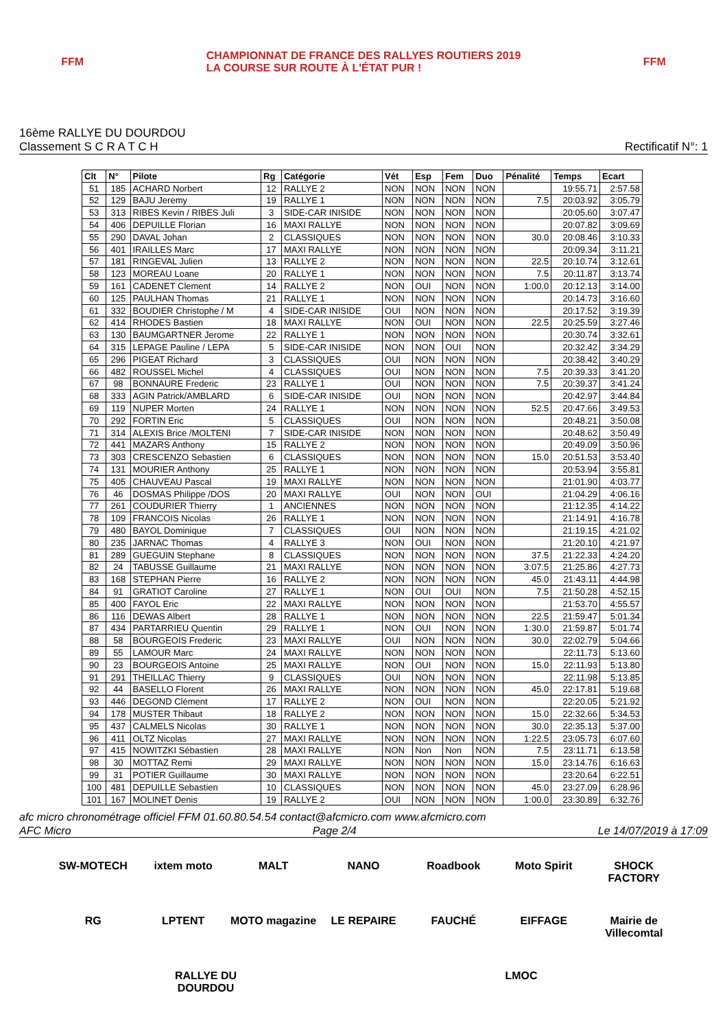FFM
CHAMPIONNAT DE FRANCE DES RALLYES ROUTIERS 2019
LA COURSE SUR ROUTE À L'ÉTAT PUR !
FFM
16ème RALLYE DU DOURDOU
Classement S C R A T C H
Rectificatif N°: 1
| Clt | N° | Pilote | Rg | Catégorie | Vét | Esp | Fem | Duo | Pénalité | Temps | Ecart |
| --- | --- | --- | --- | --- | --- | --- | --- | --- | --- | --- | --- |
| 51 | 185 | ACHARD Norbert | 12 | RALLYE 2 | NON | NON | NON | NON | | 19:55.71 | 2:57.58 |
| 52 | 129 | BAJU Jeremy | 19 | RALLYE 1 | NON | NON | NON | NON | 7.5 | 20:03.92 | 3:05.79 |
| 53 | 313 | RIBES Kevin / RIBES Juli | 3 | SIDE-CAR INISIDE | NON | NON | NON | NON | | 20:05.60 | 3:07.47 |
| 54 | 406 | DEPUILLE Florian | 16 | MAXI RALLYE | NON | NON | NON | NON | | 20:07.82 | 3:09.69 |
| 55 | 290 | DAVAL Johan | 2 | CLASSIQUES | NON | NON | NON | NON | 30.0 | 20:08.46 | 3:10.33 |
| 56 | 401 | IRAILLES Marc | 17 | MAXI RALLYE | NON | NON | NON | NON | | 20:09.34 | 3:11.21 |
| 57 | 181 | RINGEVAL Julien | 13 | RALLYE 2 | NON | NON | NON | NON | 22.5 | 20:10.74 | 3:12.61 |
| 58 | 123 | MOREAU Loane | 20 | RALLYE 1 | NON | NON | NON | NON | 7.5 | 20:11.87 | 3:13.74 |
| 59 | 161 | CADENET Clement | 14 | RALLYE 2 | NON | OUI | NON | NON | 1:00.0 | 20:12.13 | 3:14.00 |
| 60 | 125 | PAULHAN Thomas | 21 | RALLYE 1 | NON | NON | NON | NON | | 20:14.73 | 3:16.60 |
| 61 | 332 | BOUDIER Christophe / M | 4 | SIDE-CAR INISIDE | OUI | NON | NON | NON | | 20:17.52 | 3:19.39 |
| 62 | 414 | RHODES Bastien | 18 | MAXI RALLYE | NON | OUI | NON | NON | 22.5 | 20:25.59 | 3:27.46 |
| 63 | 130 | BAUMGARTNER Jerome | 22 | RALLYE 1 | NON | NON | NON | NON | | 20:30.74 | 3:32.61 |
| 64 | 315 | LEPAGE Pauline / LEPA | 5 | SIDE-CAR INISIDE | NON | NON | OUI | NON | | 20:32.42 | 3:34.29 |
| 65 | 296 | PIGEAT Richard | 3 | CLASSIQUES | OUI | NON | NON | NON | | 20:38.42 | 3:40.29 |
| 66 | 482 | ROUSSEL Michel | 4 | CLASSIQUES | OUI | NON | NON | NON | 7.5 | 20:39.33 | 3:41.20 |
| 67 | 98 | BONNAURE Frederic | 23 | RALLYE 1 | OUI | NON | NON | NON | 7.5 | 20:39.37 | 3:41.24 |
| 68 | 333 | AGIN Patrick/AMBLARD | 6 | SIDE-CAR INISIDE | OUI | NON | NON | NON | | 20:42.97 | 3:44.84 |
| 69 | 119 | NUPER Morten | 24 | RALLYE 1 | NON | NON | NON | NON | 52.5 | 20:47.66 | 3:49.53 |
| 70 | 292 | FORTIN Eric | 5 | CLASSIQUES | OUI | NON | NON | NON | | 20:48.21 | 3:50.08 |
| 71 | 314 | ALEXIS Brice /MOLTENI | 7 | SIDE-CAR INISIDE | NON | NON | NON | NON | | 20:48.62 | 3:50.49 |
| 72 | 441 | MAZARS Anthony | 15 | RALLYE 2 | NON | NON | NON | NON | | 20:49.09 | 3:50.96 |
| 73 | 303 | CRESCENZO Sebastien | 6 | CLASSIQUES | NON | NON | NON | NON | 15.0 | 20:51.53 | 3:53.40 |
| 74 | 131 | MOURIER Anthony | 25 | RALLYE 1 | NON | NON | NON | NON | | 20:53.94 | 3:55.81 |
| 75 | 405 | CHAUVEAU Pascal | 19 | MAXI RALLYE | NON | NON | NON | NON | | 21:01.90 | 4:03.77 |
| 76 | 46 | DOSMAS Philippe /DOS | 20 | MAXI RALLYE | OUI | NON | NON | OUI | | 21:04.29 | 4:06.16 |
| 77 | 261 | COUDURIER Thierry | 1 | ANCIENNES | NON | NON | NON | NON | | 21:12.35 | 4:14.22 |
| 78 | 109 | FRANCOIS Nicolas | 26 | RALLYE 1 | NON | NON | NON | NON | | 21:14.91 | 4:16.78 |
| 79 | 480 | BAYOL Dominique | 7 | CLASSIQUES | OUI | NON | NON | NON | | 21:19.15 | 4:21.02 |
| 80 | 235 | JARNAC Thomas | 4 | RALLYE 3 | NON | OUI | NON | NON | | 21:20.10 | 4:21.97 |
| 81 | 289 | GUEGUIN Stephane | 8 | CLASSIQUES | NON | NON | NON | NON | 37.5 | 21:22.33 | 4:24.20 |
| 82 | 24 | TABUSSE Guillaume | 21 | MAXI RALLYE | NON | NON | NON | NON | 3:07.5 | 21:25.86 | 4:27.73 |
| 83 | 168 | STEPHAN Pierre | 16 | RALLYE 2 | NON | NON | NON | NON | 45.0 | 21:43.11 | 4:44.98 |
| 84 | 91 | GRATIOT Caroline | 27 | RALLYE 1 | NON | OUI | OUI | NON | 7.5 | 21:50.28 | 4:52.15 |
| 85 | 400 | FAYOL Eric | 22 | MAXI RALLYE | NON | NON | NON | NON | | 21:53.70 | 4:55.57 |
| 86 | 116 | DEWAS Albert | 28 | RALLYE 1 | NON | NON | NON | NON | 22.5 | 21:59.47 | 5:01.34 |
| 87 | 434 | PARTARRIEU Quentin | 29 | RALLYE 1 | NON | OUI | NON | NON | 1:30.0 | 21:59.87 | 5:01.74 |
| 88 | 58 | BOURGEOIS Frederic | 23 | MAXI RALLYE | OUI | NON | NON | NON | 30.0 | 22:02.79 | 5:04.66 |
| 89 | 55 | LAMOUR Marc | 24 | MAXI RALLYE | NON | NON | NON | NON | | 22:11.73 | 5:13.60 |
| 90 | 23 | BOURGEOIS Antoine | 25 | MAXI RALLYE | NON | OUI | NON | NON | 15.0 | 22:11.93 | 5:13.80 |
| 91 | 291 | THEILLAC Thierry | 9 | CLASSIQUES | OUI | NON | NON | NON | | 22:11.98 | 5:13.85 |
| 92 | 44 | BASELLO Florent | 26 | MAXI RALLYE | NON | NON | NON | NON | 45.0 | 22:17.81 | 5:19.68 |
| 93 | 446 | DEGOND Clément | 17 | RALLYE 2 | NON | OUI | NON | NON | | 22:20.05 | 5:21.92 |
| 94 | 178 | MUSTER Thibaut | 18 | RALLYE 2 | NON | NON | NON | NON | 15.0 | 22:32.66 | 5:34.53 |
| 95 | 437 | CALMELS Nicolas | 30 | RALLYE 1 | NON | NON | NON | NON | 30.0 | 22:35.13 | 5:37.00 |
| 96 | 411 | OLTZ Nicolas | 27 | MAXI RALLYE | NON | NON | NON | NON | 1:22.5 | 23:05.73 | 6:07.60 |
| 97 | 415 | NOWITZKI Sébastien | 28 | MAXI RALLYE | NON | Non | Non | NON | 7.5 | 23:11.71 | 6:13.58 |
| 98 | 30 | MOTTAZ Remi | 29 | MAXI RALLYE | NON | NON | NON | NON | 15.0 | 23:14.76 | 6:16.63 |
| 99 | 31 | POTIER Guillaume | 30 | MAXI RALLYE | NON | NON | NON | NON | | 23:20.64 | 6:22.51 |
| 100 | 481 | DEPUILLE Sebastien | 10 | CLASSIQUES | NON | NON | NON | NON | 45.0 | 23:27.09 | 6:28.96 |
| 101 | 167 | MOLINET Denis | 19 | RALLYE 2 | OUI | NON | NON | NON | 1:00.0 | 23:30.89 | 6:32.76 |
afc micro chronométrage officiel FFM 01.60.80.54.54 contact@afcmicro.com www.afcmicro.com
AFC Micro Page 2/4 Le 14/07/2019 à 17:09
SW-MOTECH ixtem moto MALT NANO Roadbook Moto Spirit SHOCK FACTORY RG LPTENT MOTO magazine LE REPAIRE FAUCHÉ EIFFAGE Mairie de Villecomtal RALLYE DU DOURDOU LMOC